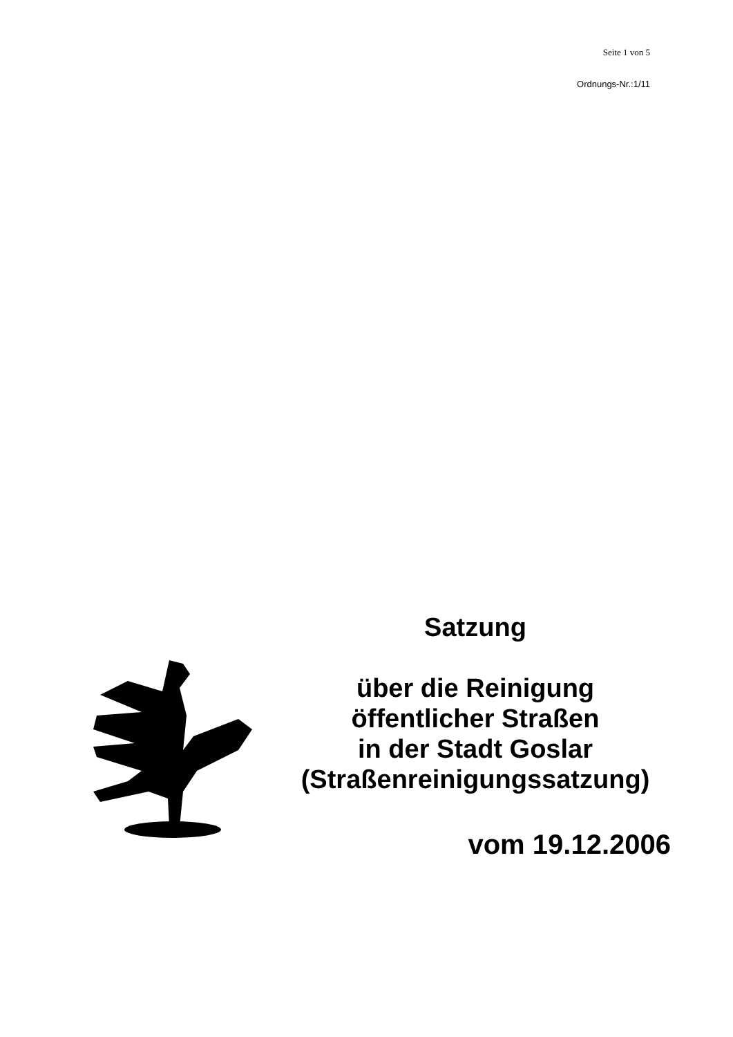Seite 1 von 5
Ordnungs-Nr.:1/11
Satzung
über die Reinigung
öffentlicher Straßen
in der Stadt Goslar
(Straßenreinigungssatzung)
vom 19.12.2006